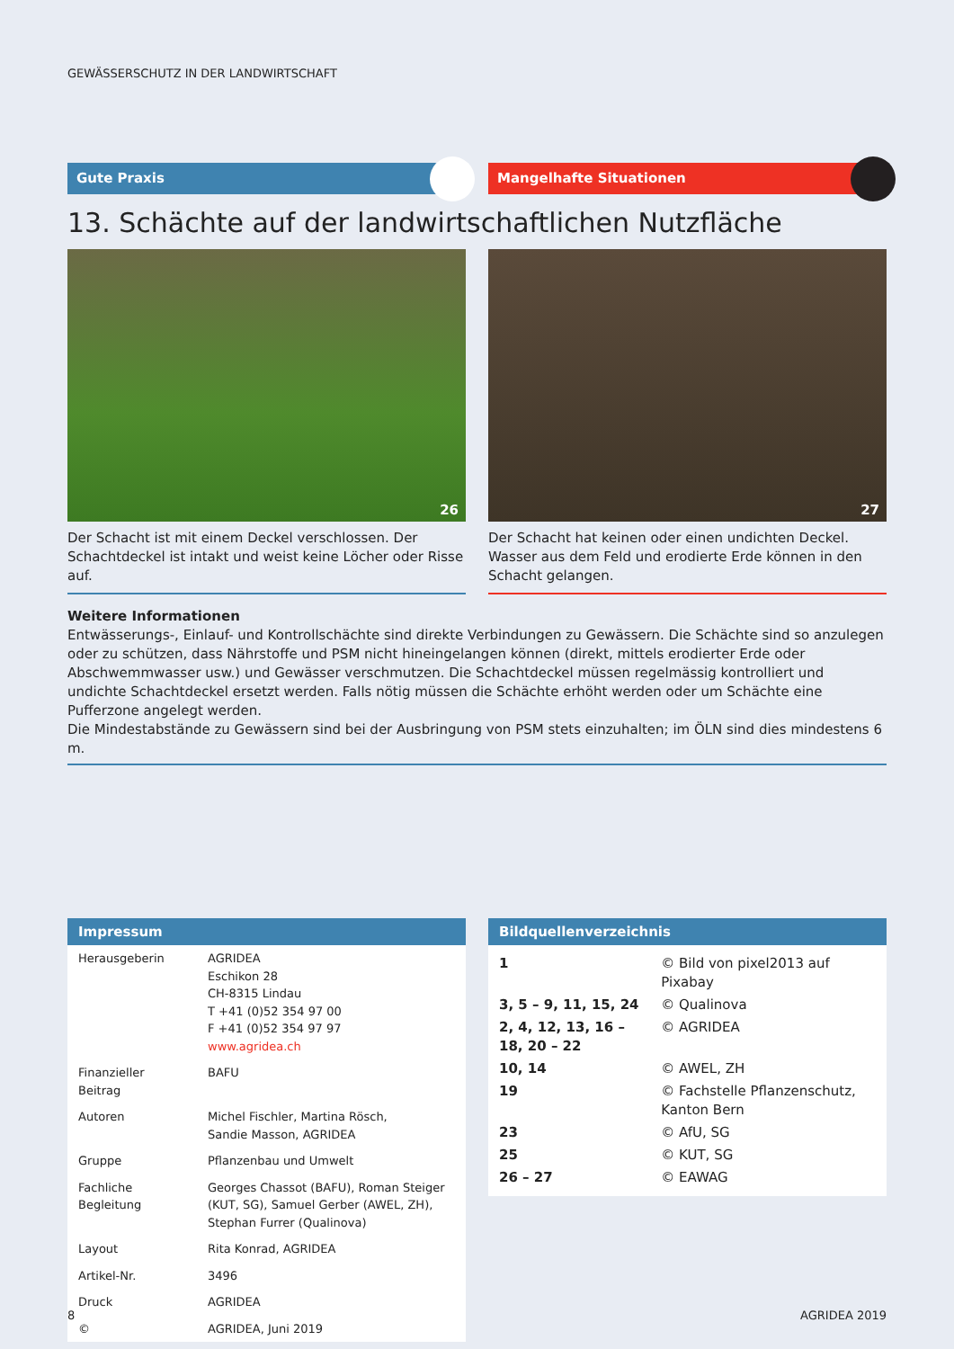GEWÄSSERSCHUTZ IN DER LANDWIRTSCHAFT
Gute Praxis Mangelhafte Situationen
13. Schächte auf der landwirtschaftlichen Nutzfläche
26
Der Schacht ist mit einem Deckel verschlossen. Der Schacht­deckel ist intakt und weist keine Löcher oder Risse auf.
27
Der Schacht hat keinen oder einen undichten Deckel. Wasser aus dem Feld und erodierte Erde können in den Schacht gelangen.
Weitere Informationen
Entwässerungs-, Einlauf- und Kontrollschächte sind direkte Verbindungen zu Gewässern. Die Schächte sind so anzulegen oder zu schützen, dass Nährstoffe und PSM nicht hineingelangen können (direkt, mittels erodierter Erde oder Abschwemmwasser usw.) und Gewässer verschmutzen. Die Schachtdeckel müssen regelmässig kontrolliert und undichte Schachtdeckel ersetzt werden. Falls nötig müssen die Schächte erhöht werden oder um Schächte eine Pufferzone angelegt werden.
Die Mindestabstände zu Gewässern sind bei der Ausbringung von PSM stets einzuhalten; im ÖLN sind dies mindestens 6 m.
Impressum
| Herausgeberin | AGRIDEA Eschikon 28 CH-8315 Lindau T +41 (0)52 354 97 00 F +41 (0)52 354 97 97 www.agridea.ch |
| Finanzieller Beitrag | BAFU |
| Autoren | Michel Fischler, Martina Rösch, Sandie Masson, AGRIDEA |
| Gruppe | Pflanzenbau und Umwelt |
| Fachliche Begleitung | Georges Chassot (BAFU), Roman Steiger (KUT, SG), Samuel Gerber (AWEL, ZH), Stephan Furrer (Qualinova) |
| Layout | Rita Konrad, AGRIDEA |
| Artikel-Nr. | 3496 |
| Druck | AGRIDEA |
| © | AGRIDEA, Juni 2019 |
Bildquellenverzeichnis
| 1 | © Bild von pixel2013 auf Pixabay |
| 3, 5 – 9, 11, 15, 24 | © Qualinova |
| 2, 4, 12, 13, 16 – 18, 20 – 22 | © AGRIDEA |
| 10, 14 | © AWEL, ZH |
| 19 | © Fachstelle Pflanzenschutz, Kanton Bern |
| 23 | © AfU, SG |
| 25 | © KUT, SG |
| 26 – 27 | © EAWAG |
8 AGRIDEA 2019